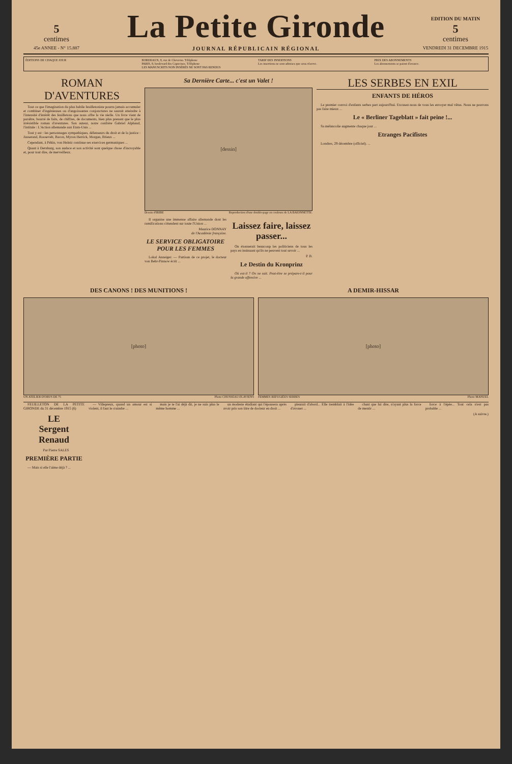5
centimes
45e ANNEE - N° 15.887
La Petite Gironde
JOURNAL RÉPUBLICAIN RÉGIONAL
EDITION DU MATIN
5
centimes
VENDREDI 31 DECEMBRE 1915
ÉDITIONS DE CHAQUE JOUR BORDEAUX, 8, rue de Cheverus. Téléphone
PARIS, 8, boulevard des Capucines. Téléphone
LES MANUSCRITS NON INSÉRÉS NE SONT PAS RENDUS
TARIF DES INSERTIONS
Les insertions ne sont admises que sous réserve.
PRIX DES ABONNEMENTS
Les abonnements se paient d'avance.
ROMAN D'AVENTURES
Tout ce que l'imagination du plus habile feuilletoniste pourra jamais accumuler et combiner d'ingénieuses ou d'angoissantes conjonctures ne saurait atteindre à l'intensité d'intérêt des feuilletons que nous offre la vie réelle. Un livre vient de paraître, bourré de faits, de chiffres, de documents, bien plus prenant que le plus irrésistible roman d'aventures. Son auteur, notre confrère Gabriel Alphaud, l'intitule : L'Action allemande aux Etats-Unis ...
Tout y est : les personnages sympathiques, défenseurs du droit et de la justice : Jusserand, Roosevelt, Bacon, Myron Herrick, Morgan, Brieux ...
Cependant, à Pékin, von Heintz continue ses exercices germaniques ...
Quant à Dernburg, son audace et son activité sont quelque chose d'incroyable et, pour tout dire, de merveilleux.
Sa Dernière Carte... c'est un Valet !
[dessin]
Dessin d'IRIBE Reproduction d'une double-page en couleurs de LA BAIONNETTE.
Il organise une immense affaire allemande dont les ramifications s'étendent sur toute l'Union ...
Maurice DONNAY
de l'Académie française.
LE SERVICE OBLIGATOIRE POUR LES FEMMES
Lokal Anzeiger. — Partisan de ce projet, le docteur von Behr-Pinnow écrit ...
Laissez faire, laissez passer...
On étonnerait beaucoup les politiciens de tous les pays en insinuant qu'ils ne peuvent tout savoir ...
P. B.
Le Destin du Kronprinz
Où est-il ? On ne sait. Peut-être se prépare-t-il pour la grande offensive ...
LES SERBES EN EXIL
ENFANTS DE HÉROS
Le premier convoi d'enfants serbes part aujourd'hui. Excusez-nous de vous les envoyer mal vêtus. Nous ne pouvons pas faire mieux ...
Le « Berliner Tageblatt » fait peine !...
Sa mélancolie augmente chaque jour ...
Etranges Pacifistes
Londres, 29 décembre (officiel). ...
DES CANONS ! DES MUNITIONS !
[photo]
UN ATELIER D'OBUS DE 75 Photo CHUSSEAU-FLAVIENS
A DEMIR-HISSAR
[photo]
FEMMES REFUGIÉES SERBES Photo MANUEL
FEUILLETON DE LA PETITE GIRONDE du 31 décembre 1915 (6)
LE
Sergent Renaud
Par Pierre SALES
PREMIÈRE PARTIE
— Mais si elle l'aime déjà ? ...
— Villepreux, quand un amour est si violent, il faut le craindre ...
mais je te l'ai déjà dit, je ne suis plus le même homme ...
un modeste étudiant qui l'épousera après avoir pris son titre de docteur en droit ...
pleurait d'abord... Elle tremblait à l'idée d'avouer ...
chant que lui dire, n'ayant plus la force de mentir ...
force à l'épée... Tout cela n'est pas probable ...
(A suivre.)